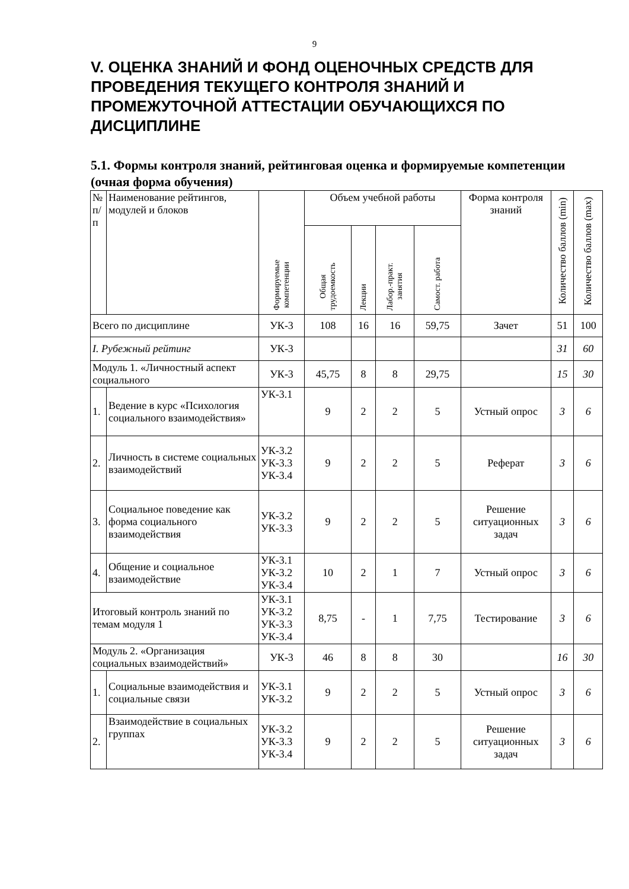9
V. ОЦЕНКА ЗНАНИЙ И ФОНД ОЦЕНОЧНЫХ СРЕДСТВ ДЛЯ ПРОВЕДЕНИЯ ТЕКУЩЕГО КОНТРОЛЯ ЗНАНИЙ И ПРОМЕЖУТОЧНОЙ АТТЕСТАЦИИ ОБУЧАЮЩИХСЯ ПО ДИСЦИПЛИНЕ
5.1. Формы контроля знаний, рейтинговая оценка и формируемые компетенции (очная форма обучения)
| № п/п | Наименование рейтингов, модулей и блоков | Формируемые компетенции | Объем учебной работы | | | | Форма контроля знаний | Количество баллов (min) | Количество баллов (max) |
| --- | --- | --- | --- | --- | --- | --- | --- | --- | --- |
| | | | Общая трудоемкость | Лекции | Лабор.-практ. занятия | Самост. работа | | | |
| Всего по дисциплине | | УК-3 | 108 | 16 | 16 | 59,75 | Зачет | 51 | 100 |
| I. Рубежный рейтинг | | УК-3 | | | | | | 31 | 60 |
| Модуль 1. «Личностный аспект социального | | УК-3 | 45,75 | 8 | 8 | 29,75 | | 15 | 30 |
| 1. | Ведение в курс «Психология социального взаимодействия» | УК-3.1 | 9 | 2 | 2 | 5 | Устный опрос | 3 | 6 |
| 2. | Личность в системе социальных взаимодействий | УК-3.2 УК-3.3 УК-3.4 | 9 | 2 | 2 | 5 | Реферат | 3 | 6 |
| 3. | Социальное поведение как форма социального взаимодействия | УК-3.2 УК-3.3 | 9 | 2 | 2 | 5 | Решение ситуационных задач | 3 | 6 |
| 4. | Общение и социальное взаимодействие | УК-3.1 УК-3.2 УК-3.4 | 10 | 2 | 1 | 7 | Устный опрос | 3 | 6 |
| Итоговый контроль знаний по темам модуля 1 | | УК-3.1 УК-3.2 УК-3.3 УК-3.4 | 8,75 | - | 1 | 7,75 | Тестирование | 3 | 6 |
| Модуль 2. «Организация социальных взаимодействий» | | УК-3 | 46 | 8 | 8 | 30 | | 16 | 30 |
| 1. | Социальные взаимодействия и социальные связи | УК-3.1 УК-3.2 | 9 | 2 | 2 | 5 | Устный опрос | 3 | 6 |
| 2. | Взаимодействие в социальных группах | УК-3.2 УК-3.3 УК-3.4 | 9 | 2 | 2 | 5 | Решение ситуационных задач | 3 | 6 |